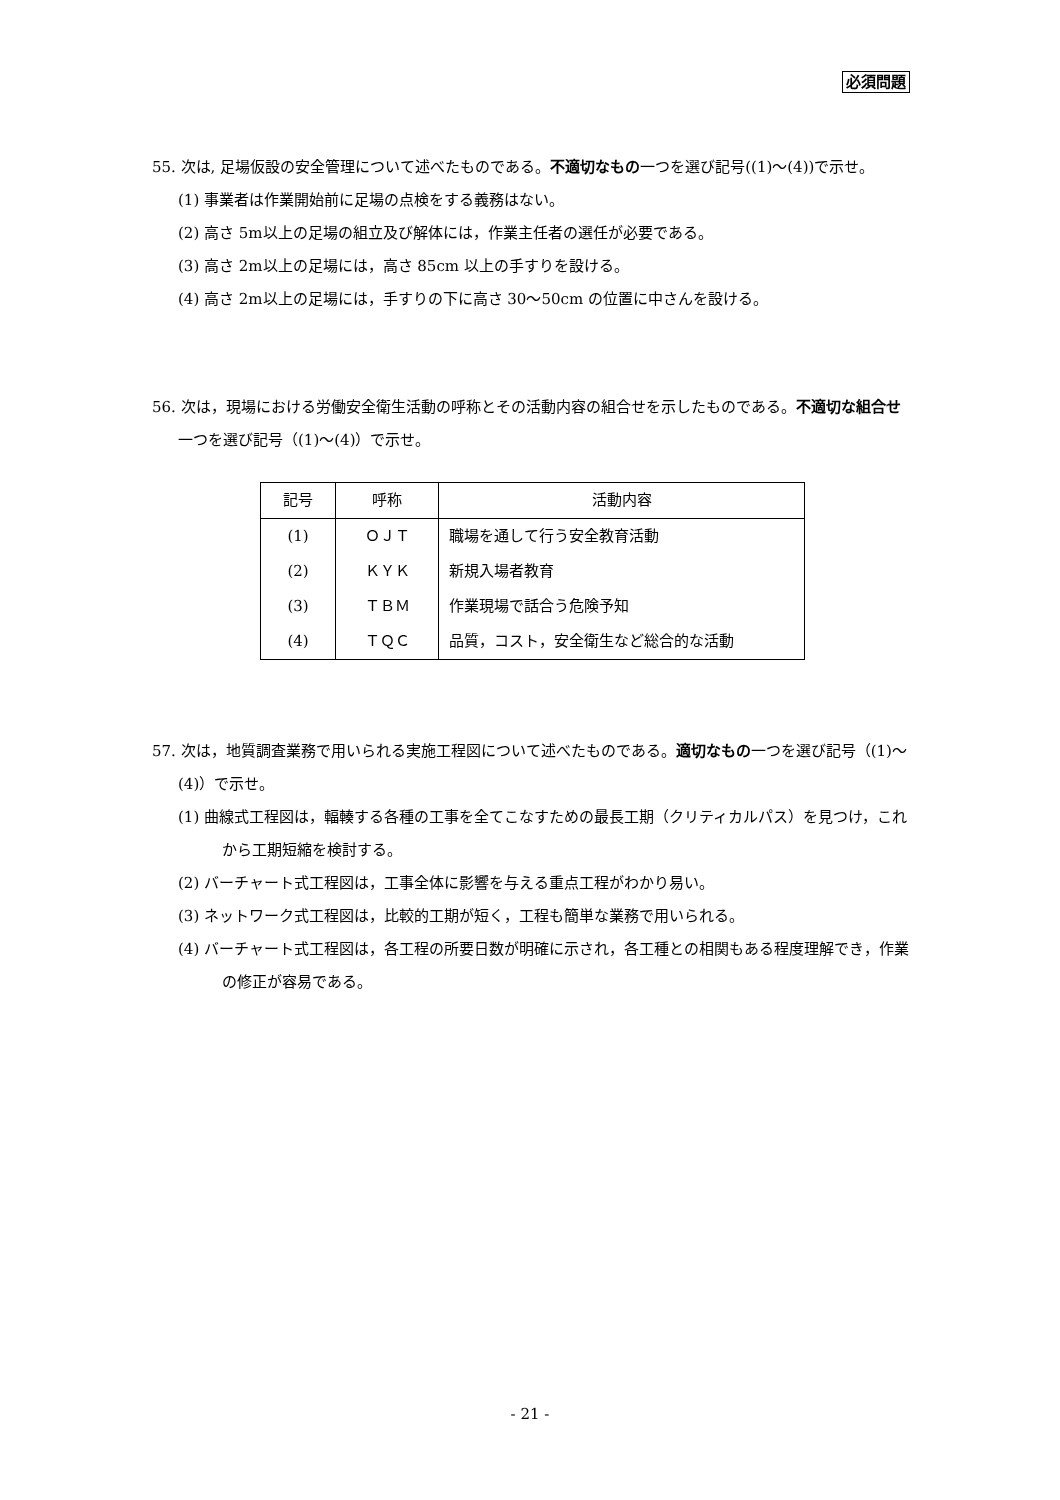必須問題
55. 次は, 足場仮設の安全管理について述べたものである。不適切なもの一つを選び記号((1)～(4))で示せ。
(1) 事業者は作業開始前に足場の点検をする義務はない。
(2) 高さ 5m以上の足場の組立及び解体には，作業主任者の選任が必要である。
(3) 高さ 2m以上の足場には，高さ 85cm 以上の手すりを設ける。
(4) 高さ 2m以上の足場には，手すりの下に高さ 30～50cm の位置に中さんを設ける。
56. 次は，現場における労働安全衛生活動の呼称とその活動内容の組合せを示したものである。不適切な組合せ一つを選び記号（(1)～(4)）で示せ。
| 記号 | 呼称 | 活動内容 |
| --- | --- | --- |
| (1) | ＯＪＴ | 職場を通して行う安全教育活動 |
| (2) | ＫＹＫ | 新規入場者教育 |
| (3) | ＴＢＭ | 作業現場で話合う危険予知 |
| (4) | ＴＱＣ | 品質，コスト，安全衛生など総合的な活動 |
57. 次は，地質調査業務で用いられる実施工程図について述べたものである。適切なもの一つを選び記号（(1)～(4)）で示せ。
(1) 曲線式工程図は，輻輳する各種の工事を全てこなすための最長工期（クリティカルパス）を見つけ，これから工期短縮を検討する。
(2) バーチャート式工程図は，工事全体に影響を与える重点工程がわかり易い。
(3) ネットワーク式工程図は，比較的工期が短く，工程も簡単な業務で用いられる。
(4) バーチャート式工程図は，各工程の所要日数が明確に示され，各工種との相関もある程度理解でき，作業の修正が容易である。
- 21 -